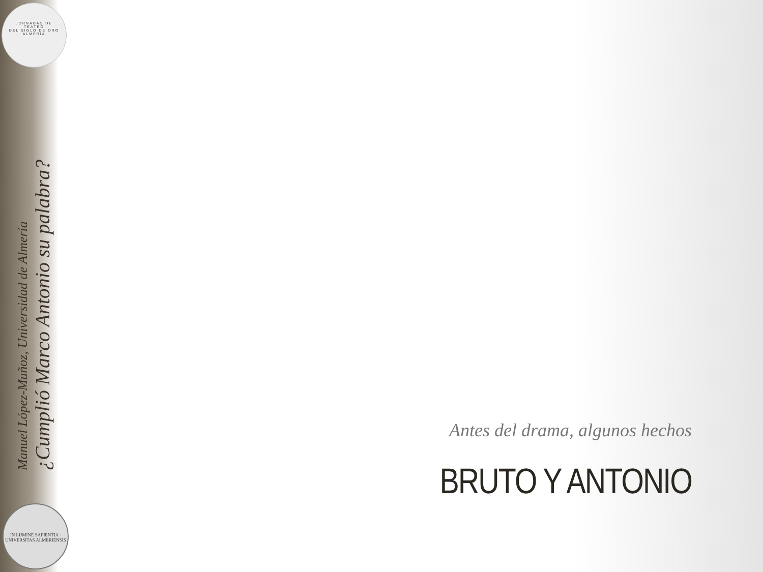JORNADAS DE
TEATRO
DEL SIGLO DE ORO
ALMERÍA
¿Cumplió Marco Antonio su palabra?
Manuel López-Muñoz, Universidad de Almería
IN LUMINE SAPIENTIA · UNIVERSITAS ALMERIENSIS
Antes del drama, algunos hechos
BRUTO Y ANTONIO